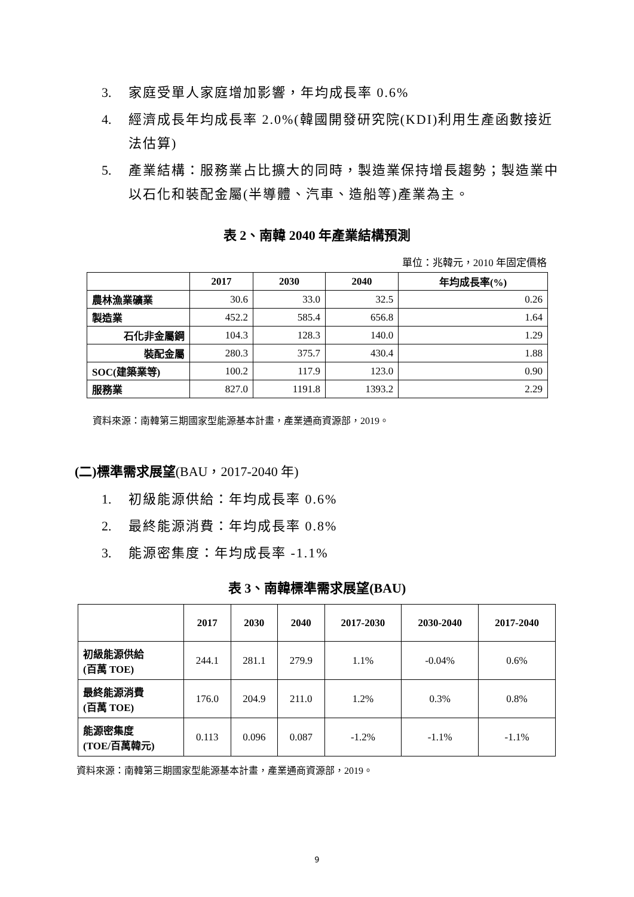3. 家庭受單人家庭增加影響，年均成長率 0.6%
4. 經濟成長年均成長率 2.0%(韓國開發研究院(KDI)利用生產函數接近法估算)
5. 產業結構：服務業占比擴大的同時，製造業保持增長趨勢；製造業中以石化和裝配金屬(半導體、汽車、造船等)產業為主。
表 2、南韓 2040 年產業結構預測
單位：兆韓元，2010 年固定價格
| | 2017 | 2030 | 2040 | 年均成長率(%) |
| --- | --- | --- | --- | --- |
| 農林漁業礦業 | 30.6 | 33.0 | 32.5 | 0.26 |
| 製造業 | 452.2 | 585.4 | 656.8 | 1.64 |
| 石化非金屬鋼 | 104.3 | 128.3 | 140.0 | 1.29 |
| 裝配金屬 | 280.3 | 375.7 | 430.4 | 1.88 |
| SOC(建築業等) | 100.2 | 117.9 | 123.0 | 0.90 |
| 服務業 | 827.0 | 1191.8 | 1393.2 | 2.29 |
資料來源：南韓第三期國家型能源基本計畫，產業通商資源部，2019。
(二)標準需求展望(BAU，2017-2040 年)
1. 初級能源供給：年均成長率 0.6%
2. 最終能源消費：年均成長率 0.8%
3. 能源密集度：年均成長率 -1.1%
表 3、南韓標準需求展望(BAU)
| | 2017 | 2030 | 2040 | 2017-2030 | 2030-2040 | 2017-2040 |
| --- | --- | --- | --- | --- | --- | --- |
| 初級能源供給 (百萬 TOE) | 244.1 | 281.1 | 279.9 | 1.1% | -0.04% | 0.6% |
| 最終能源消費 (百萬 TOE) | 176.0 | 204.9 | 211.0 | 1.2% | 0.3% | 0.8% |
| 能源密集度 (TOE/百萬韓元) | 0.113 | 0.096 | 0.087 | -1.2% | -1.1% | -1.1% |
資料來源：南韓第三期國家型能源基本計畫，產業通商資源部，2019。
9